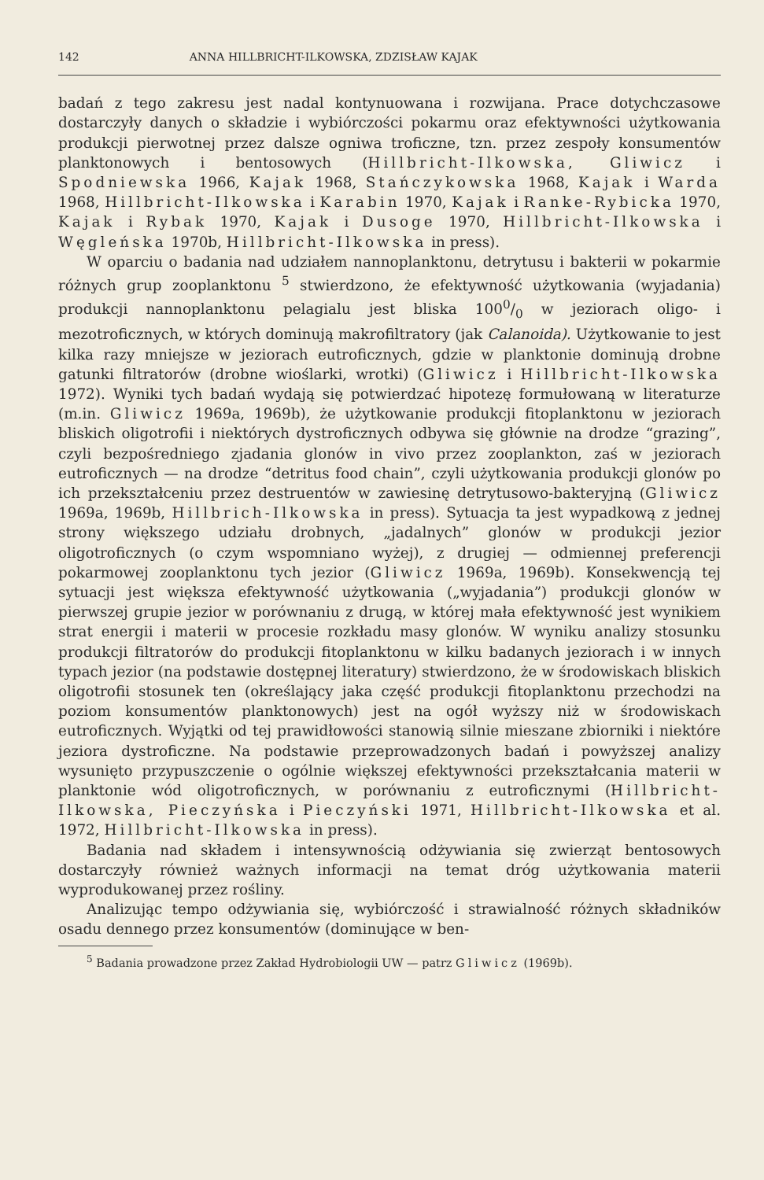142 ANNA HILLBRICHT-ILKOWSKA, ZDZISŁAW KAJAK
badań z tego zakresu jest nadal kontynuowana i rozwijana. Prace dotychczasowe dostarczyły danych o składzie i wybiórczości pokarmu oraz efektywności użytkowania produkcji pierwotnej przez dalsze ogniwa troficzne, tzn. przez zespoły konsumentów planktonowych i bentosowych (Hillbricht-Ilkowska, Gliwicz i Spodniewska 1966, Kajak 1968, Stańczykowska 1968, Kajak i Warda 1968, Hillbricht-Ilkowska i Karabin 1970, Kajak i Ranke-Rybicka 1970, Kajak i Rybak 1970, Kajak i Dusoge 1970, Hillbricht-Ilkowska i Węgleńska 1970b, Hillbricht-Ilkowska in press).
W oparciu o badania nad udziałem nannoplanktonu, detrytusu i bakterii w pokarmie różnych grup zooplanktonu <sup>5</sup> stwierdzono, że efektywność użytkowania (wyjadania) produkcji nannoplanktonu pelagialu jest bliska 1000/0 w jeziorach oligo- i mezotroficznych, w których dominują makrofiltratory (jak Calanoida). Użytkowanie to jest kilka razy mniejsze w jeziorach eutroficznych, gdzie w planktonie dominują drobne gatunki filtratorów (drobne wioślarki, wrotki) (Gliwicz i Hillbricht-Ilkowska 1972). Wyniki tych badań wydają się potwierdzać hipotezę formułowaną w literaturze (m.in. Gliwicz 1969a, 1969b), że użytkowanie produkcji fitoplanktonu w jeziorach bliskich oligotrofii i niektórych dystroficznych odbywa się głównie na drodze “grazing”, czyli bezpośredniego zjadania glonów in vivo przez zooplankton, zaś w jeziorach eutroficznych — na drodze “detritus food chain”, czyli użytkowania produkcji glonów po ich przekształceniu przez destruentów w zawiesinę detrytusowo-bakteryjną (Gliwicz 1969a, 1969b, Hillbrich-Ilkowska in press). Sytuacja ta jest wypadkową z jednej strony większego udziału drobnych, „jadalnych” glonów w produkcji jezior oligotroficznych (o czym wspomniano wyżej), z drugiej — odmiennej preferencji pokarmowej zooplanktonu tych jezior (Gliwicz 1969a, 1969b). Konsekwencją tej sytuacji jest większa efektywność użytkowania („wyjadania”) produkcji glonów w pierwszej grupie jezior w porównaniu z drugą, w której mała efektywność jest wynikiem strat energii i materii w procesie rozkładu masy glonów. W wyniku analizy stosunku produkcji filtratorów do produkcji fitoplanktonu w kilku badanych jeziorach i w innych typach jezior (na podstawie dostępnej literatury) stwierdzono, że w środowiskach bliskich oligotrofii stosunek ten (określający jaka część produkcji fitoplanktonu przechodzi na poziom konsumentów planktonowych) jest na ogół wyższy niż w środowiskach eutroficznych. Wyjątki od tej prawidłowości stanowią silnie mieszane zbiorniki i niektóre jeziora dystroficzne. Na podstawie przeprowadzonych badań i powyższej analizy wysunięto przypuszczenie o ogólnie większej efektywności przekształcania materii w planktonie wód oligotroficznych, w porównaniu z eutroficznymi (Hillbricht-Ilkowska, Pieczyńska i Pieczyński 1971, Hillbricht-Ilkowska et al. 1972, Hillbricht-Ilkowska in press).
Badania nad składem i intensywnością odżywiania się zwierząt bentosowych dostarczyły również ważnych informacji na temat dróg użytkowania materii wyprodukowanej przez rośliny.
Analizując tempo odżywiania się, wybiórczość i strawialność różnych składników osadu dennego przez konsumentów (dominujące w ben-
<sup>5</sup> Badania prowadzone przez Zakład Hydrobiologii UW — patrz Gliwicz (1969b).